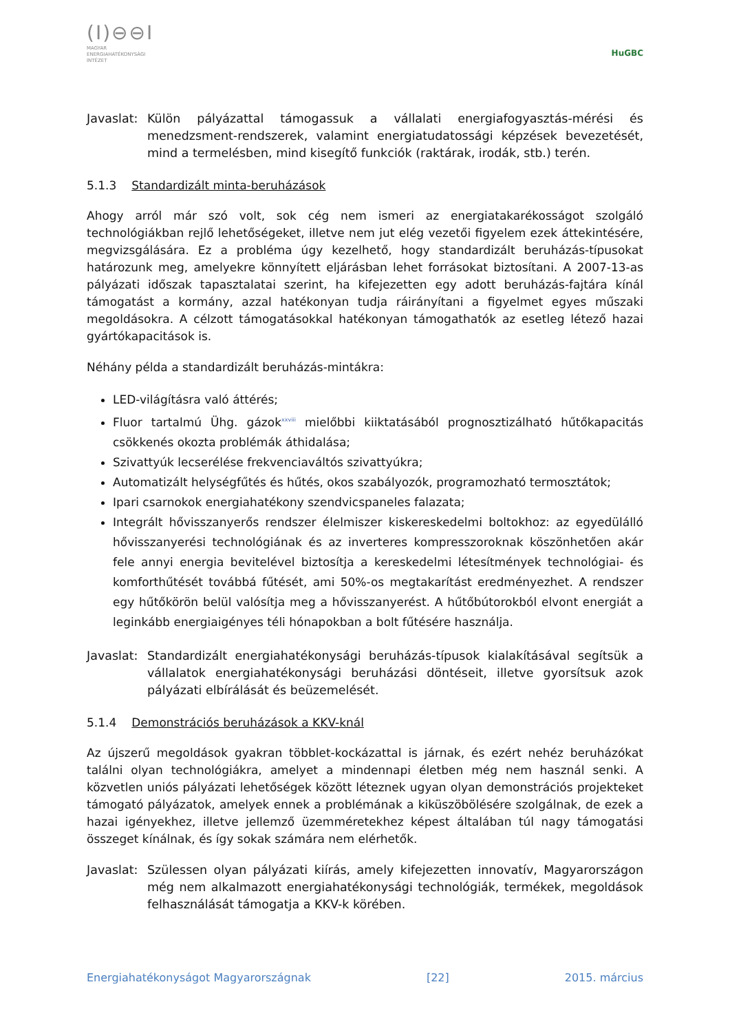(I)⊖⊖I
MAGYAR
ENERGIAHATÉKONYSÁGI
INTÉZET
HuGBC
Javaslat: Külön pályázattal támogassuk a vállalati energiafogyasztás-mérési és menedzsment-rendszerek, valamint energiatudatossági képzések bevezetését, mind a termelésben, mind kisegítő funkciók (raktárak, irodák, stb.) terén.
5.1.3 Standardizált minta-beruházások
Ahogy arról már szó volt, sok cég nem ismeri az energiatakarékosságot szolgáló technológiákban rejlő lehetőségeket, illetve nem jut elég vezetői figyelem ezek áttekintésére, megvizsgálására. Ez a probléma úgy kezelhető, hogy standardizált beruházás-típusokat határozunk meg, amelyekre könnyített eljárásban lehet forrásokat biztosítani. A 2007-13-as pályázati időszak tapasztalatai szerint, ha kifejezetten egy adott beruházás-fajtára kínál támogatást a kormány, azzal hatékonyan tudja ráirányítani a figyelmet egyes műszaki megoldásokra. A célzott támogatásokkal hatékonyan támogathatók az esetleg létező hazai gyártókapacitások is.
Néhány példa a standardizált beruházás-mintákra:
LED-világításra való áttérés;
Fluor tartalmú Ühg. gázok<sup>xxviii</sup> mielőbbi kiiktatásából prognosztizálható hűtőkapacitás csökkenés okozta problémák áthidalása;
Szivattyúk lecserélése frekvenciaváltós szivattyúkra;
Automatizált helységfűtés és hűtés, okos szabályozók, programozható termosztátok;
Ipari csarnokok energiahatékony szendvicspaneles falazata;
Integrált hővisszanyerős rendszer élelmiszer kiskereskedelmi boltokhoz: az egyedülálló hővisszanyerési technológiának és az inverteres kompresszoroknak köszönhetően akár fele annyi energia bevitelével biztosítja a kereskedelmi létesítmények technológiai- és komforthűtését továbbá fűtését, ami 50%-os megtakarítást eredményezhet. A rendszer egy hűtőkörön belül valósítja meg a hővisszanyerést. A hűtőbútorokból elvont energiát a leginkább energiaigényes téli hónapokban a bolt fűtésére használja.
Javaslat: Standardizált energiahatékonysági beruházás-típusok kialakításával segítsük a vállalatok energiahatékonysági beruházási döntéseit, illetve gyorsítsuk azok pályázati elbírálását és beüzemelését.
5.1.4 Demonstrációs beruházások a KKV-knál
Az újszerű megoldások gyakran többlet-kockázattal is járnak, és ezért nehéz beruházókat találni olyan technológiákra, amelyet a mindennapi életben még nem használ senki. A közvetlen uniós pályázati lehetőségek között léteznek ugyan olyan demonstrációs projekteket támogató pályázatok, amelyek ennek a problémának a kiküszöbölésére szolgálnak, de ezek a hazai igényekhez, illetve jellemző üzemméretekhez képest általában túl nagy támogatási összeget kínálnak, és így sokak számára nem elérhetők.
Javaslat: Szülessen olyan pályázati kiírás, amely kifejezetten innovatív, Magyarországon még nem alkalmazott energiahatékonysági technológiák, termékek, megoldások felhasználását támogatja a KKV-k körében.
Energiahatékonyságot Magyarországnak [22] 2015. március